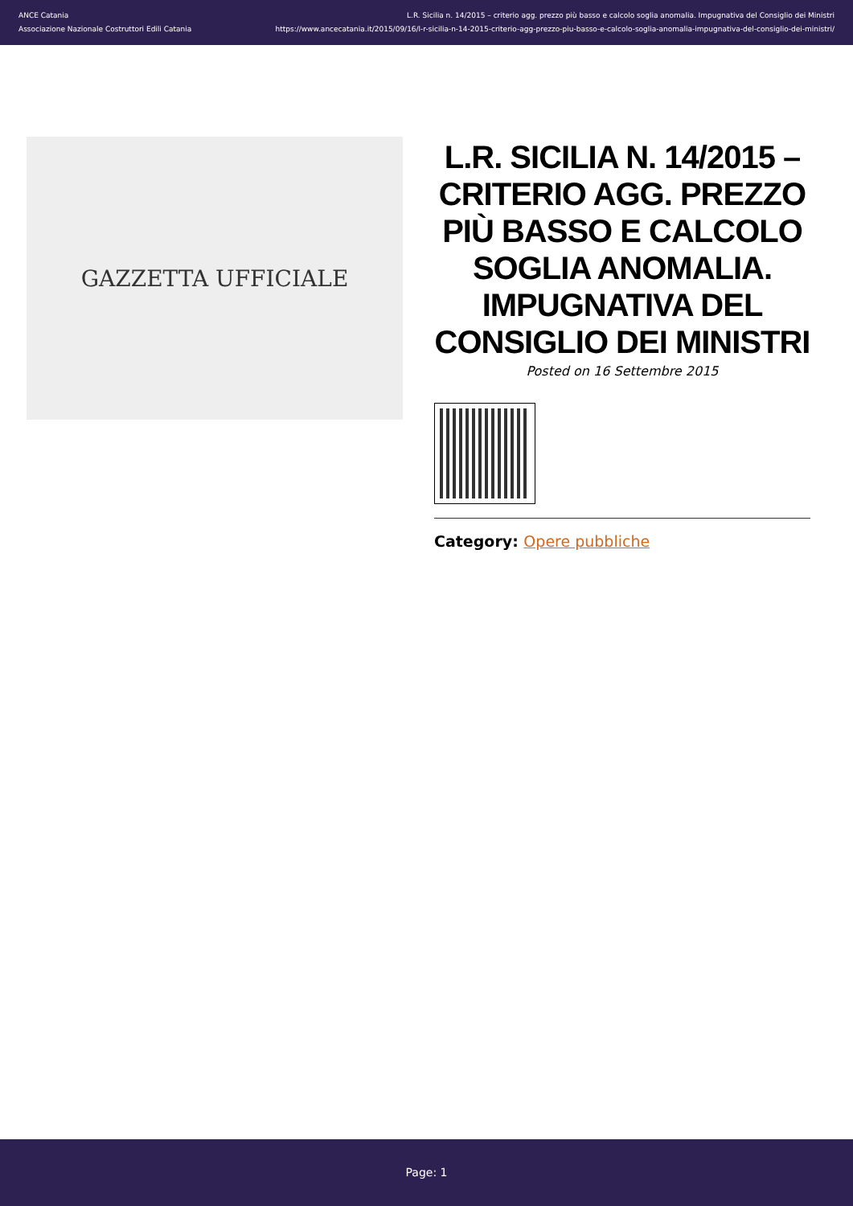ANCE Catania
Associazione Nazionale Costruttori Edili Catania
L.R. Sicilia n. 14/2015 – criterio agg. prezzo più basso e calcolo soglia anomalia. Impugnativa del Consiglio dei Ministri
https://www.ancecatania.it/2015/09/16/l-r-sicilia-n-14-2015-criterio-agg-prezzo-piu-basso-e-calcolo-soglia-anomalia-impugnativa-del-consiglio-dei-ministri/
GAZZETTA UFFICIALE
L.R. SICILIA N. 14/2015 – CRITERIO AGG. PREZZO PIÙ BASSO E CALCOLO SOGLIA ANOMALIA. IMPUGNATIVA DEL CONSIGLIO DEI MINISTRI
Posted on 16 Settembre 2015
Category: Opere pubbliche
Page: 1